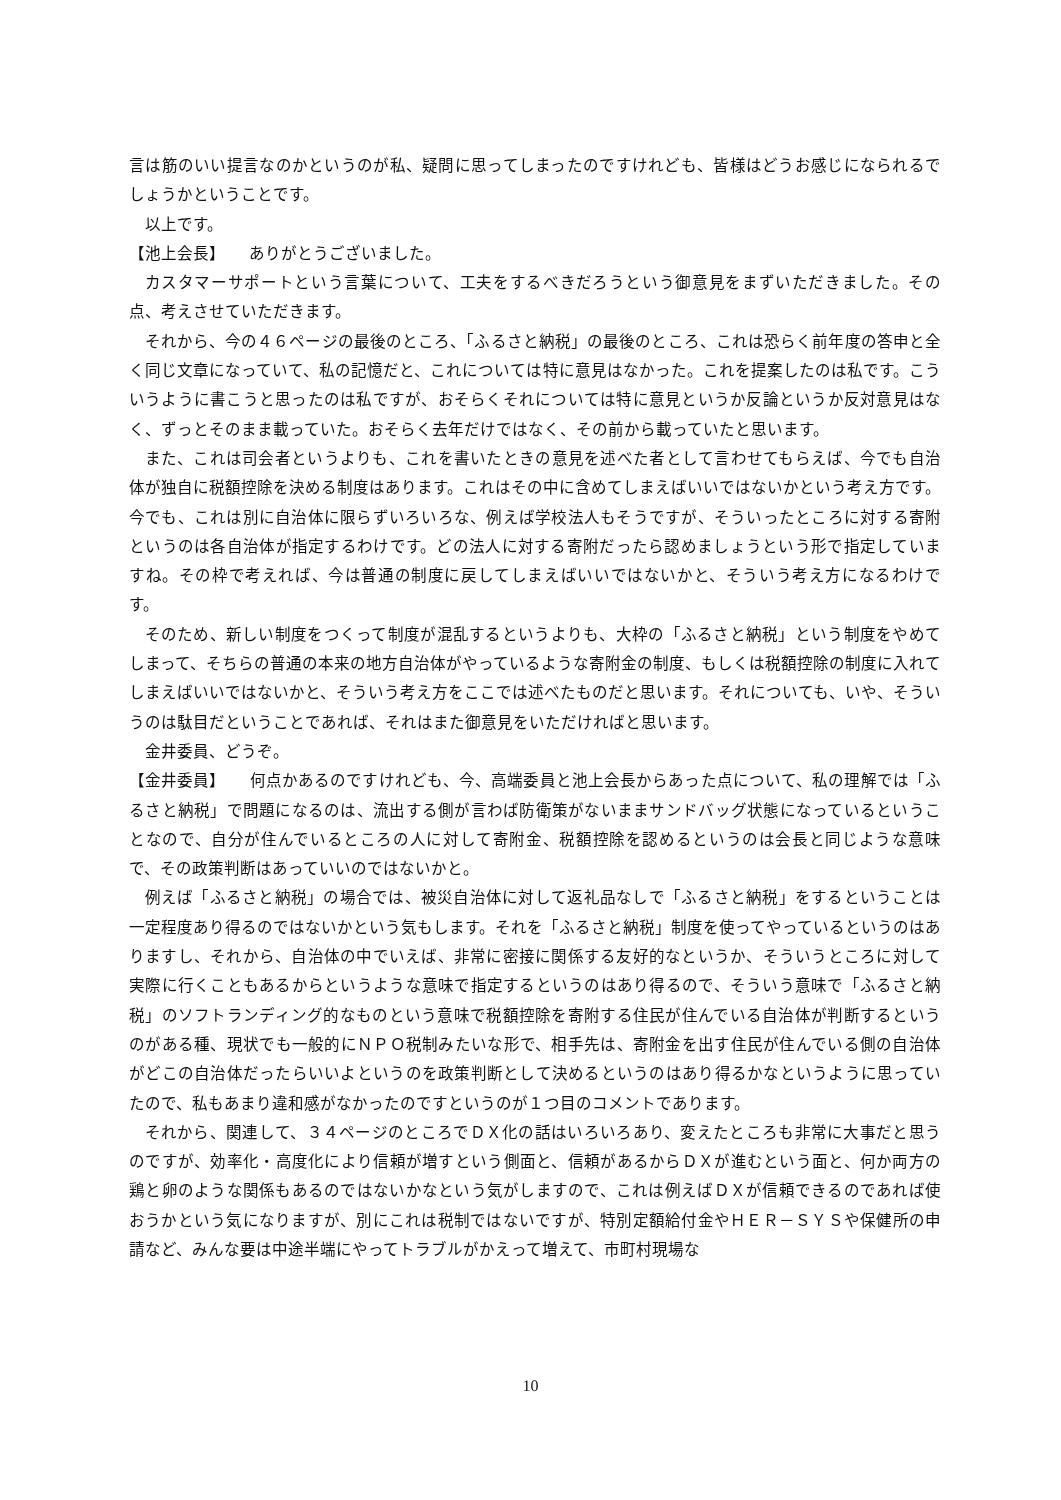言は筋のいい提言なのかというのが私、疑問に思ってしまったのですけれども、皆様はどうお感じになられるでしょうかということです。
以上です。
【池上会長】　　ありがとうございました。
カスタマーサポートという言葉について、工夫をするべきだろうという御意見をまずいただきました。その点、考えさせていただきます。
それから、今の４６ページの最後のところ、「ふるさと納税」の最後のところ、これは恐らく前年度の答申と全く同じ文章になっていて、私の記憶だと、これについては特に意見はなかった。これを提案したのは私です。こういうように書こうと思ったのは私ですが、おそらくそれについては特に意見というか反論というか反対意見はなく、ずっとそのまま載っていた。おそらく去年だけではなく、その前から載っていたと思います。
また、これは司会者というよりも、これを書いたときの意見を述べた者として言わせてもらえば、今でも自治体が独自に税額控除を決める制度はあります。これはその中に含めてしまえばいいではないかという考え方です。今でも、これは別に自治体に限らずいろいろな、例えば学校法人もそうですが、そういったところに対する寄附というのは各自治体が指定するわけです。どの法人に対する寄附だったら認めましょうという形で指定していますね。その枠で考えれば、今は普通の制度に戻してしまえばいいではないかと、そういう考え方になるわけです。
そのため、新しい制度をつくって制度が混乱するというよりも、大枠の「ふるさと納税」という制度をやめてしまって、そちらの普通の本来の地方自治体がやっているような寄附金の制度、もしくは税額控除の制度に入れてしまえばいいではないかと、そういう考え方をここでは述べたものだと思います。それについても、いや、そういうのは駄目だということであれば、それはまた御意見をいただければと思います。
金井委員、どうぞ。
【金井委員】　　何点かあるのですけれども、今、高端委員と池上会長からあった点について、私の理解では「ふるさと納税」で問題になるのは、流出する側が言わば防衛策がないままサンドバッグ状態になっているということなので、自分が住んでいるところの人に対して寄附金、税額控除を認めるというのは会長と同じような意味で、その政策判断はあっていいのではないかと。
例えば「ふるさと納税」の場合では、被災自治体に対して返礼品なしで「ふるさと納税」をするということは一定程度あり得るのではないかという気もします。それを「ふるさと納税」制度を使ってやっているというのはありますし、それから、自治体の中でいえば、非常に密接に関係する友好的なというか、そういうところに対して実際に行くこともあるからというような意味で指定するというのはあり得るので、そういう意味で「ふるさと納税」のソフトランディング的なものという意味で税額控除を寄附する住民が住んでいる自治体が判断するというのがある種、現状でも一般的にＮＰＯ税制みたいな形で、相手先は、寄附金を出す住民が住んでいる側の自治体がどこの自治体だったらいいよというのを政策判断として決めるというのはあり得るかなというように思っていたので、私もあまり違和感がなかったのですというのが１つ目のコメントであります。
それから、関連して、３４ページのところでＤＸ化の話はいろいろあり、変えたところも非常に大事だと思うのですが、効率化・高度化により信頼が増すという側面と、信頼があるからＤＸが進むという面と、何か両方の鶏と卵のような関係もあるのではないかなという気がしますので、これは例えばＤＸが信頼できるのであれば使おうかという気になりますが、別にこれは税制ではないですが、特別定額給付金やＨＥＲ－ＳＹＳや保健所の申請など、みんな要は中途半端にやってトラブルがかえって増えて、市町村現場な
10